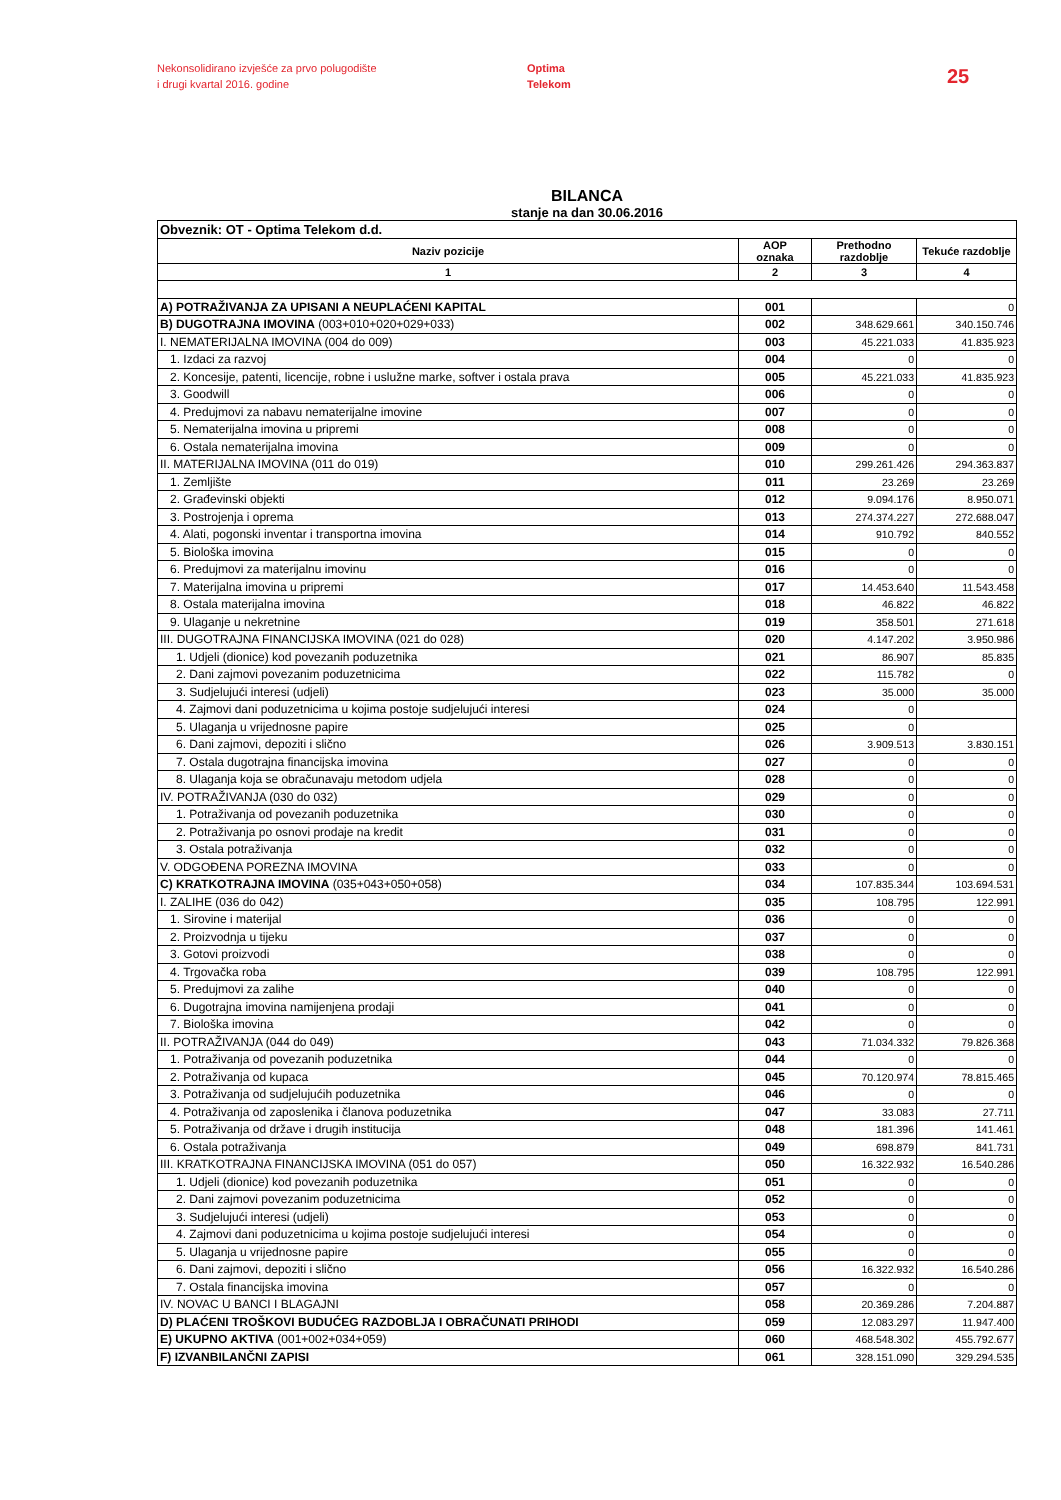Nekonsolidirano izvješće za prvo polugodište
i drugi kvartal 2016. godine
Optima
Telekom
25
BILANCA
stanje na dan 30.06.2016
| Obveznik: OT - Optima Telekom d.d. | | | |
| Naziv pozicije | AOP oznaka | Prethodno razdoblje | Tekuće razdoblje |
| 1 | 2 | 3 | 4 |
| A) POTRAŽIVANJA ZA UPISANI A NEUPLAĆENI KAPITAL | 001 | | 0 |
| B) DUGOTRAJNA IMOVINA (003+010+020+029+033) | 002 | 348.629.661 | 340.150.746 |
| I. NEMATERIJALNA IMOVINA (004 do 009) | 003 | 45.221.033 | 41.835.923 |
| 1. Izdaci za razvoj | 004 | 0 | 0 |
| 2. Koncesije, patenti, licencije, robne i uslužne marke, softver i ostala prava | 005 | 45.221.033 | 41.835.923 |
| 3. Goodwill | 006 | 0 | 0 |
| 4. Predujmovi za nabavu nematerijalne imovine | 007 | 0 | 0 |
| 5. Nematerijalna imovina u pripremi | 008 | 0 | 0 |
| 6. Ostala nematerijalna imovina | 009 | 0 | 0 |
| II. MATERIJALNA IMOVINA (011 do 019) | 010 | 299.261.426 | 294.363.837 |
| 1. Zemljište | 011 | 23.269 | 23.269 |
| 2. Građevinski objekti | 012 | 9.094.176 | 8.950.071 |
| 3. Postrojenja i oprema | 013 | 274.374.227 | 272.688.047 |
| 4. Alati, pogonski inventar i transportna imovina | 014 | 910.792 | 840.552 |
| 5. Biološka imovina | 015 | 0 | 0 |
| 6. Predujmovi za materijalnu imovinu | 016 | 0 | 0 |
| 7. Materijalna imovina u pripremi | 017 | 14.453.640 | 11.543.458 |
| 8. Ostala materijalna imovina | 018 | 46.822 | 46.822 |
| 9. Ulaganje u nekretnine | 019 | 358.501 | 271.618 |
| III. DUGOTRAJNA FINANCIJSKA IMOVINA (021 do 028) | 020 | 4.147.202 | 3.950.986 |
| 1. Udjeli (dionice) kod povezanih poduzetnika | 021 | 86.907 | 85.835 |
| 2. Dani zajmovi povezanim poduzetnicima | 022 | 115.782 | 0 |
| 3. Sudjelujući interesi (udjeli) | 023 | 35.000 | 35.000 |
| 4. Zajmovi dani poduzetnicima u kojima postoje sudjelujući interesi | 024 | 0 | |
| 5. Ulaganja u vrijednosne papire | 025 | 0 | |
| 6. Dani zajmovi, depoziti i slično | 026 | 3.909.513 | 3.830.151 |
| 7. Ostala dugotrajna financijska imovina | 027 | 0 | 0 |
| 8. Ulaganja koja se obračunavaju metodom udjela | 028 | 0 | 0 |
| IV. POTRAŽIVANJA (030 do 032) | 029 | 0 | 0 |
| 1. Potraživanja od povezanih poduzetnika | 030 | 0 | 0 |
| 2. Potraživanja po osnovi prodaje na kredit | 031 | 0 | 0 |
| 3. Ostala potraživanja | 032 | 0 | 0 |
| V. ODGOĐENA POREZNA IMOVINA | 033 | 0 | 0 |
| C) KRATKOTRAJNA IMOVINA (035+043+050+058) | 034 | 107.835.344 | 103.694.531 |
| I. ZALIHE (036 do 042) | 035 | 108.795 | 122.991 |
| 1. Sirovine i materijal | 036 | 0 | 0 |
| 2. Proizvodnja u tijeku | 037 | 0 | 0 |
| 3. Gotovi proizvodi | 038 | 0 | 0 |
| 4. Trgovačka roba | 039 | 108.795 | 122.991 |
| 5. Predujmovi za zalihe | 040 | 0 | 0 |
| 6. Dugotrajna imovina namijenjena prodaji | 041 | 0 | 0 |
| 7. Biološka imovina | 042 | 0 | 0 |
| II. POTRAŽIVANJA (044 do 049) | 043 | 71.034.332 | 79.826.368 |
| 1. Potraživanja od povezanih poduzetnika | 044 | 0 | 0 |
| 2. Potraživanja od kupaca | 045 | 70.120.974 | 78.815.465 |
| 3. Potraživanja od sudjelujućih poduzetnika | 046 | 0 | 0 |
| 4. Potraživanja od zaposlenika i članova poduzetnika | 047 | 33.083 | 27.711 |
| 5. Potraživanja od države i drugih institucija | 048 | 181.396 | 141.461 |
| 6. Ostala potraživanja | 049 | 698.879 | 841.731 |
| III. KRATKOTRAJNA FINANCIJSKA IMOVINA (051 do 057) | 050 | 16.322.932 | 16.540.286 |
| 1. Udjeli (dionice) kod povezanih poduzetnika | 051 | 0 | 0 |
| 2. Dani zajmovi povezanim poduzetnicima | 052 | 0 | 0 |
| 3. Sudjelujući interesi (udjeli) | 053 | 0 | 0 |
| 4. Zajmovi dani poduzetnicima u kojima postoje sudjelujući interesi | 054 | 0 | 0 |
| 5. Ulaganja u vrijednosne papire | 055 | 0 | 0 |
| 6. Dani zajmovi, depoziti i slično | 056 | 16.322.932 | 16.540.286 |
| 7. Ostala financijska imovina | 057 | 0 | 0 |
| IV. NOVAC U BANCI I BLAGAJNI | 058 | 20.369.286 | 7.204.887 |
| D) PLAĆENI TROŠKOVI BUDUĆEG RAZDOBLJA I OBRAČUNATI PRIHODI | 059 | 12.083.297 | 11.947.400 |
| E) UKUPNO AKTIVA (001+002+034+059) | 060 | 468.548.302 | 455.792.677 |
| F) IZVANBILANČNI ZAPISI | 061 | 328.151.090 | 329.294.535 |